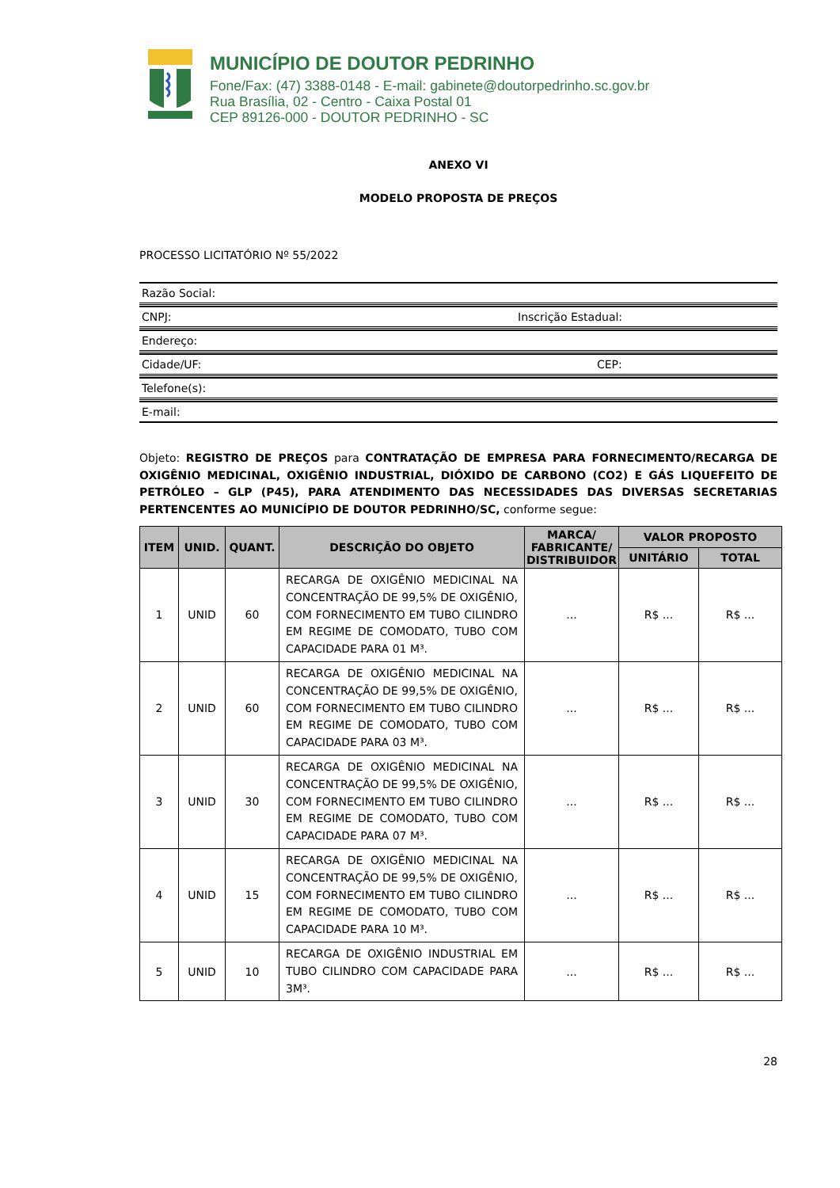MUNICÍPIO DE DOUTOR PEDRINHO
Fone/Fax: (47) 3388-0148 - E-mail: gabinete@doutorpedrinho.sc.gov.br
Rua Brasília, 02 - Centro - Caixa Postal 01
CEP 89126-000 - DOUTOR PEDRINHO - SC
ANEXO VI
MODELO PROPOSTA DE PREÇOS
PROCESSO LICITATÓRIO Nº 55/2022
Razão Social:
CNPJ: Inscrição Estadual:
Endereço:
Cidade/UF: CEP:
Telefone(s):
E-mail:
Objeto: REGISTRO DE PREÇOS para CONTRATAÇÃO DE EMPRESA PARA FORNECIMENTO/RECARGA DE OXIGÊNIO MEDICINAL, OXIGÊNIO INDUSTRIAL, DIÓXIDO DE CARBONO (CO2) E GÁS LIQUEFEITO DE PETRÓLEO – GLP (P45), PARA ATENDIMENTO DAS NECESSIDADES DAS DIVERSAS SECRETARIAS PERTENCENTES AO MUNICÍPIO DE DOUTOR PEDRINHO/SC, conforme segue:
| ITEM | UNID. | QUANT. | DESCRIÇÃO DO OBJETO | MARCA/ FABRICANTE/ DISTRIBUIDOR | VALOR PROPOSTO | |
| --- | --- | --- | --- | --- | --- | --- |
| | | | | | UNITÁRIO | TOTAL |
| 1 | UNID | 60 | RECARGA DE OXIGÊNIO MEDICINAL NA CONCENTRAÇÃO DE 99,5% DE OXIGÊNIO, COM FORNECIMENTO EM TUBO CILINDRO EM REGIME DE COMODATO, TUBO COM CAPACIDADE PARA 01 M³. | ... | R$ ... | R$ ... |
| 2 | UNID | 60 | RECARGA DE OXIGÊNIO MEDICINAL NA CONCENTRAÇÃO DE 99,5% DE OXIGÊNIO, COM FORNECIMENTO EM TUBO CILINDRO EM REGIME DE COMODATO, TUBO COM CAPACIDADE PARA 03 M³. | ... | R$ ... | R$ ... |
| 3 | UNID | 30 | RECARGA DE OXIGÊNIO MEDICINAL NA CONCENTRAÇÃO DE 99,5% DE OXIGÊNIO, COM FORNECIMENTO EM TUBO CILINDRO EM REGIME DE COMODATO, TUBO COM CAPACIDADE PARA 07 M³. | ... | R$ ... | R$ ... |
| 4 | UNID | 15 | RECARGA DE OXIGÊNIO MEDICINAL NA CONCENTRAÇÃO DE 99,5% DE OXIGÊNIO, COM FORNECIMENTO EM TUBO CILINDRO EM REGIME DE COMODATO, TUBO COM CAPACIDADE PARA 10 M³. | ... | R$ ... | R$ ... |
| 5 | UNID | 10 | RECARGA DE OXIGÊNIO INDUSTRIAL EM TUBO CILINDRO COM CAPACIDADE PARA 3M³. | ... | R$ ... | R$ ... |
28